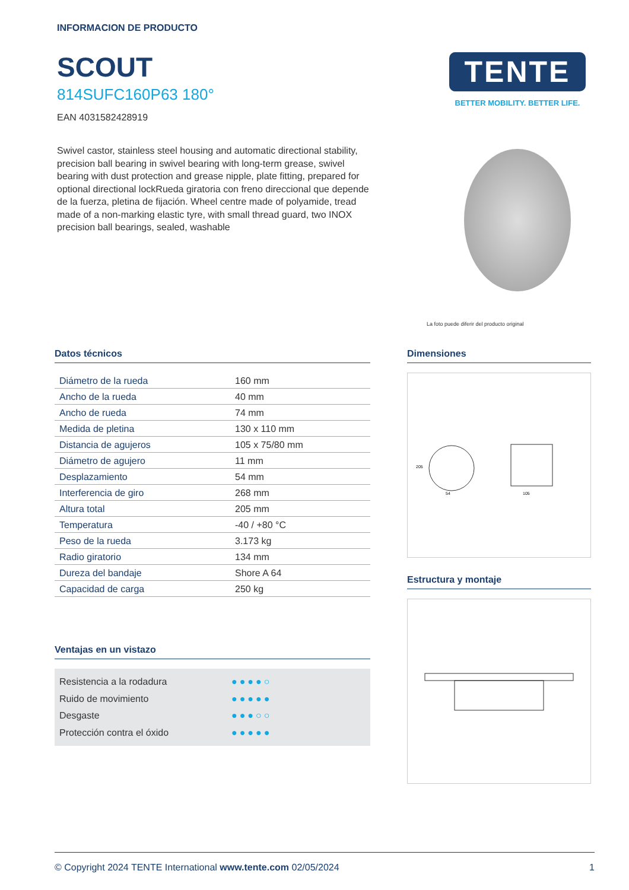INFORMACION DE PRODUCTO
SCOUT
814SUFC160P63 180°
EAN 4031582428919
Swivel castor, stainless steel housing and automatic directional stability, precision ball bearing in swivel bearing with long-term grease, swivel bearing with dust protection and grease nipple, plate fitting, prepared for optional directional lockRueda giratoria con freno direccional que depende de la fuerza, pletina de fijación. Wheel centre made of polyamide, tread made of a non-marking elastic tyre, with small thread guard, two INOX precision ball bearings, sealed, washable
TENTE
BETTER MOBILITY. BETTER LIFE.
La foto puede diferir del producto original
Datos técnicos
| Diámetro de la rueda | 160 mm |
| Ancho de la rueda | 40 mm |
| Ancho de rueda | 74 mm |
| Medida de pletina | 130 x 110 mm |
| Distancia de agujeros | 105 x 75/80 mm |
| Diámetro de agujero | 11 mm |
| Desplazamiento | 54 mm |
| Interferencia de giro | 268 mm |
| Altura total | 205 mm |
| Temperatura | -40 / +80 °C |
| Peso de la rueda | 3.173 kg |
| Radio giratorio | 134 mm |
| Dureza del bandaje | Shore A 64 |
| Capacidad de carga | 250 kg |
Ventajas en un vistazo
Resistencia a la rodadura ●●●●○
Ruido de movimiento ●●●●●
Desgaste ●●●○○
Protección contra el óxido ●●●●●
Dimensiones
205
105
54
Estructura y montaje
© Copyright 2024 TENTE International www.tente.com 02/05/2024 1